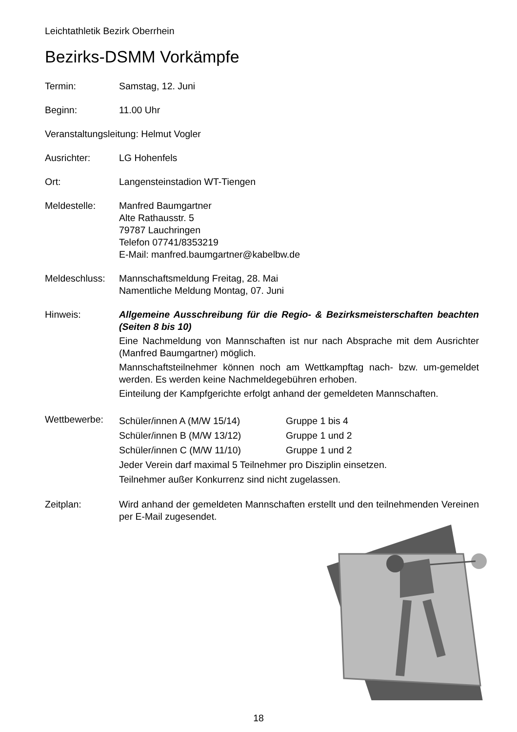Leichtathletik Bezirk Oberrhein
Bezirks-DSMM Vorkämpfe
Termin: Samstag, 12. Juni
Beginn: 11.00 Uhr
Veranstaltungsleitung: Helmut Vogler
Ausrichter: LG Hohenfels
Ort: Langensteinstadion WT-Tiengen
Meldestelle: Manfred Baumgartner
Alte Rathausstr. 5
79787 Lauchringen
Telefon 07741/8353219
E-Mail: manfred.baumgartner@kabelbw.de
Meldeschluss:
Mannschaftsmeldung Freitag, 28. Mai
Namentliche Meldung Montag, 07. Juni
Hinweis: Allgemeine Ausschreibung für die Regio- & Bezirksmeisterschaften beachten (Seiten 8 bis 10)
Eine Nachmeldung von Mannschaften ist nur nach Absprache mit dem Ausrichter (Manfred Baumgartner) möglich.
Mannschaftsteilnehmer können noch am Wettkampftag nach- bzw. um-gemeldet werden. Es werden keine Nachmeldegebühren erhoben.
Einteilung der Kampfgerichte erfolgt anhand der gemeldeten Mannschaften.
Wettbewerbe:
Schüler/innen A (M/W 15/14) Gruppe 1 bis 4
Schüler/innen B (M/W 13/12) Gruppe 1 und 2
Schüler/innen C (M/W 11/10) Gruppe 1 und 2
Jeder Verein darf maximal 5 Teilnehmer pro Disziplin einsetzen.
Teilnehmer außer Konkurrenz sind nicht zugelassen.
Zeitplan: Wird anhand der gemeldeten Mannschaften erstellt und den teilnehmenden Vereinen per E-Mail zugesendet.
18